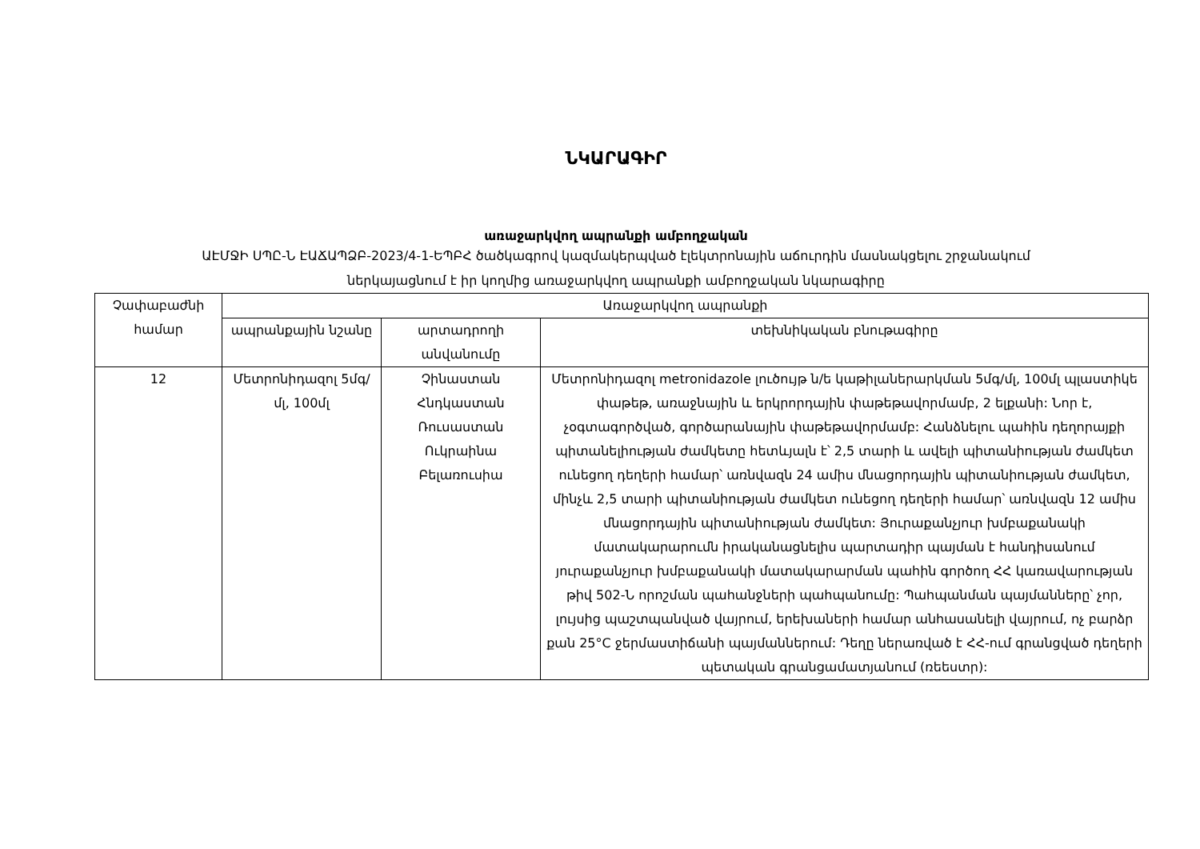ՆԿԱՐԱԳԻՐ
առաջարկվող ապրանքի ամբողջական
ԱԷՄՋԻ ՍՊԸ-Ն ԷԱՃԱՊՁԲ-2023/4-1-ԵՊԲՀ ծածկագրով կազմակերպված էլեկտրոնային աճուրդին մասնակցելու շրջանակում
ներկայացնում է իր կողմից առաջարկվող ապրանքի ամբողջական նկարագիրը
| Չափաբաժնի համար | Առաջարկվող ապրանքի | | |
| --- | --- | --- | --- |
| | ապրանքային նշանը | արտադրողի անվանումը | տեխնիկական բնութագիրը |
| 12 | Մետրոնիդազոլ 5մգ/մլ, 100մլ | Չինաստան Հնդկաստան Ռուսաստան Ուկրաինա Բելառուսիա | Մետրոնիդազոլ metronidazole լուծույթ ն/ե կաթիլաներարկման 5մգ/մլ, 100մլ պլաստիկե փաթեթ, առաջնային և երկրորդային փաթեթավորմամբ, 2 ելքանի: Նոր է, չօգտագործված, գործարանային փաթեթավորմամբ: Հանձնելու պահին դեղորայքի պիտանելիության ժամկետը հետևյալն է՝ 2,5 տարի և ավելի պիտանիության ժամկետ ունեցող դեղերի համար՝ առնվազն 24 ամիս մնացորդային պիտանիության ժամկետ, մինչև 2,5 տարի պիտանիության ժամկետ ունեցող դեղերի համար՝ առնվազն 12 ամիս մնացորդային պիտանիության ժամկետ: Յուրաքանչյուր խմբաքանակի մատակարարումն իրականացնելիս պարտադիր պայման է հանդիսանում յուրաքանչյուր խմբաքանակի մատակարարման պահին գործող ՀՀ կառավարության թիվ 502-Ն որոշման պահանջների պահպանումը: Պահպանման պայմանները՝ չոր, լույսից պաշտպանված վայրում, երեխաների համար անհասանելի վայրում, ոչ բարձր քան 25°C ջերմաստիճանի պայմաններում: Դեղը ներառված է ՀՀ-ում գրանցված դեղերի պետական գրանցամատյանում (ռեեստր): |